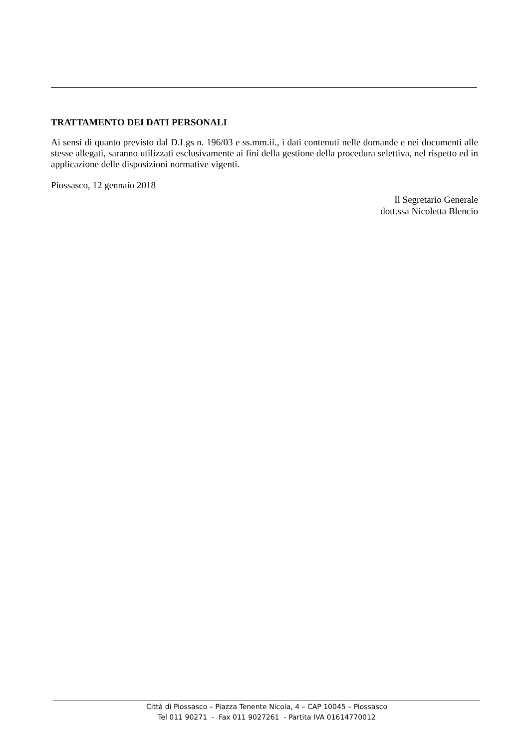TRATTAMENTO DEI DATI PERSONALI
Ai sensi di quanto previsto dal D.Lgs n. 196/03 e ss.mm.ii., i dati contenuti nelle domande e nei documenti alle stesse allegati, saranno utilizzati esclusivamente ai fini della gestione della procedura selettiva, nel rispetto ed in applicazione delle disposizioni normative vigenti.
Piossasco, 12 gennaio 2018
Il Segretario Generale
dott.ssa Nicoletta Blencio
Città di Piossasco – Piazza Tenente Nicola, 4 – CAP 10045 – Piossasco
Tel 011 90271 - Fax 011 9027261 - Partita IVA 01614770012